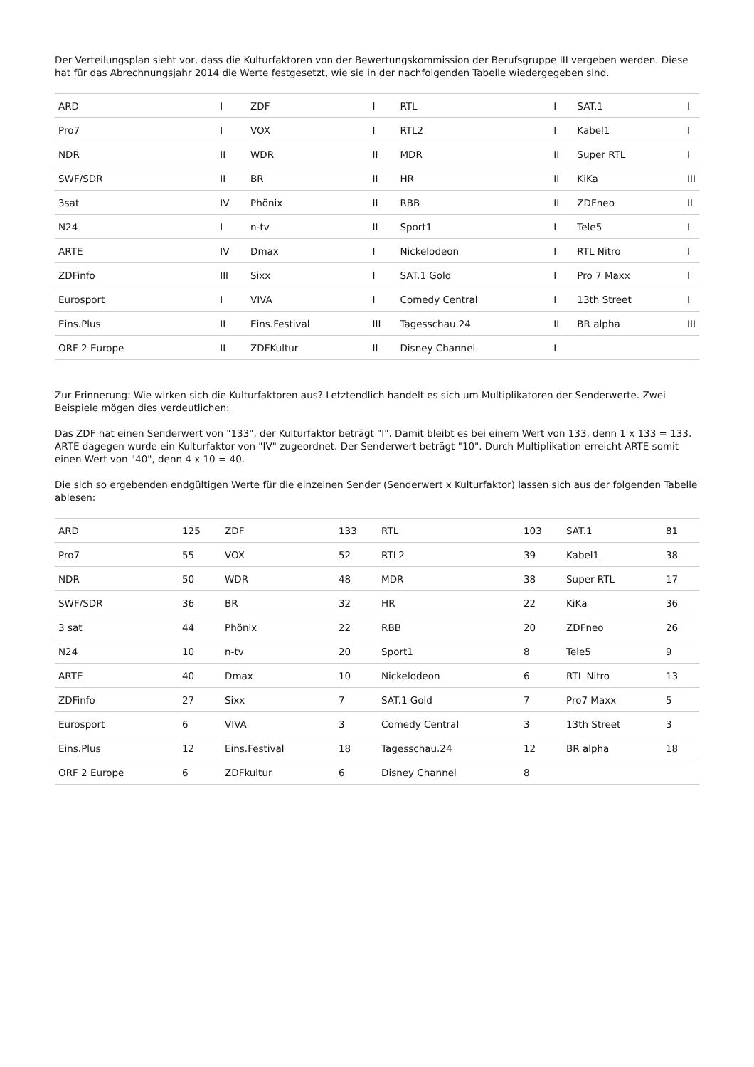Der Verteilungsplan sieht vor, dass die Kulturfaktoren von der Bewertungskommission der Berufsgruppe III vergeben werden. Diese hat für das Abrechnungsjahr 2014 die Werte festgesetzt, wie sie in der nachfolgenden Tabelle wiedergegeben sind.
| ARD | I | ZDF | I | RTL | I | SAT.1 | I |
| Pro7 | I | VOX | I | RTL2 | I | Kabel1 | I |
| NDR | II | WDR | II | MDR | II | Super RTL | I |
| SWF/SDR | II | BR | II | HR | II | KiKa | III |
| 3sat | IV | Phönix | II | RBB | II | ZDFneo | II |
| N24 | I | n-tv | II | Sport1 | I | Tele5 | I |
| ARTE | IV | Dmax | I | Nickelodeon | I | RTL Nitro | I |
| ZDFinfo | III | Sixx | I | SAT.1 Gold | I | Pro 7 Maxx | I |
| Eurosport | I | VIVA | I | Comedy Central | I | 13th Street | I |
| Eins.Plus | II | Eins.Festival | III | Tagesschau.24 | II | BR alpha | III |
| ORF 2 Europe | II | ZDFKultur | II | Disney Channel | I | | |
Zur Erinnerung: Wie wirken sich die Kulturfaktoren aus? Letztendlich handelt es sich um Multiplikatoren der Senderwerte. Zwei Beispiele mögen dies verdeutlichen:
Das ZDF hat einen Senderwert von "133", der Kulturfaktor beträgt "I". Damit bleibt es bei einem Wert von 133, denn 1 x 133 = 133.
ARTE dagegen wurde ein Kulturfaktor von "IV" zugeordnet. Der Senderwert beträgt "10". Durch Multiplikation erreicht ARTE somit einen Wert von "40", denn 4 x 10 = 40.
Die sich so ergebenden endgültigen Werte für die einzelnen Sender (Senderwert x Kulturfaktor) lassen sich aus der folgenden Tabelle ablesen:
| ARD | 125 | ZDF | 133 | RTL | 103 | SAT.1 | 81 |
| Pro7 | 55 | VOX | 52 | RTL2 | 39 | Kabel1 | 38 |
| NDR | 50 | WDR | 48 | MDR | 38 | Super RTL | 17 |
| SWF/SDR | 36 | BR | 32 | HR | 22 | KiKa | 36 |
| 3 sat | 44 | Phönix | 22 | RBB | 20 | ZDFneo | 26 |
| N24 | 10 | n-tv | 20 | Sport1 | 8 | Tele5 | 9 |
| ARTE | 40 | Dmax | 10 | Nickelodeon | 6 | RTL Nitro | 13 |
| ZDFinfo | 27 | Sixx | 7 | SAT.1 Gold | 7 | Pro7 Maxx | 5 |
| Eurosport | 6 | VIVA | 3 | Comedy Central | 3 | 13th Street | 3 |
| Eins.Plus | 12 | Eins.Festival | 18 | Tagesschau.24 | 12 | BR alpha | 18 |
| ORF 2 Europe | 6 | ZDFkultur | 6 | Disney Channel | 8 | | |